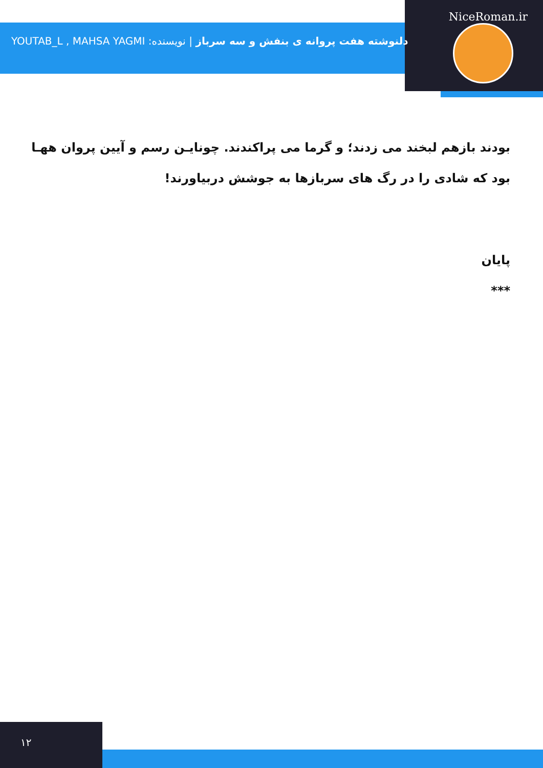NiceRoman.ir
دلنوشته هفت پروانه ی بنفش و سه سرباز | نویسنده: YOUTAB_L , MAHSA YAGMI
بودند بازهم لبخند می زدند؛ و گرما می پراکندند. چونایـن رسم و آیین پروان ههـا بود که شادی را در رگ های سربازها به جوشش دربیاورند!
پایان
***
۱۲